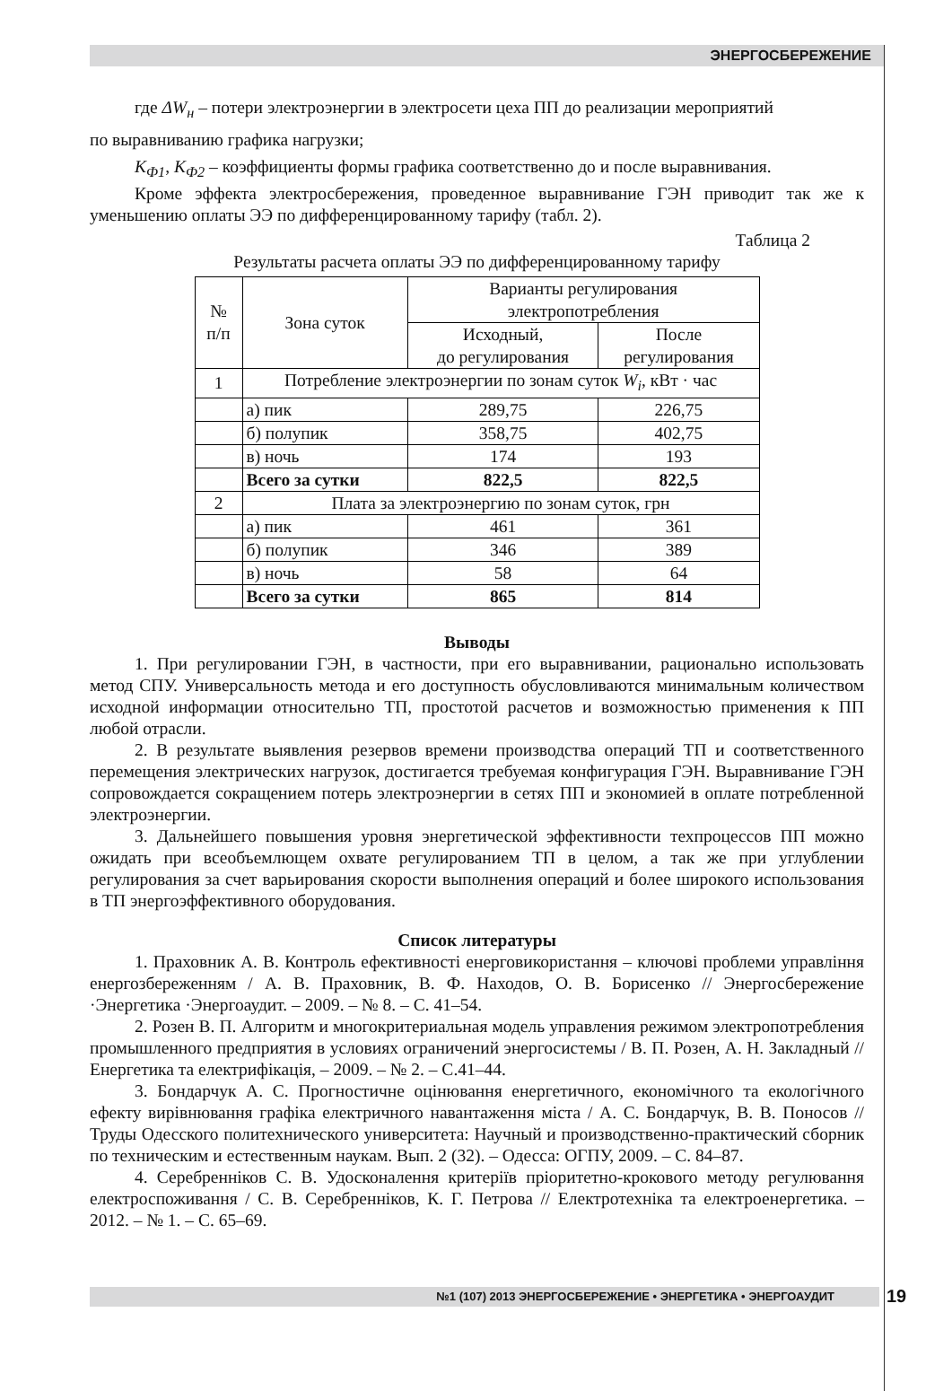ЭНЕРГОСБЕРЕЖЕНИЕ
где ΔW<sub>н</sub> – потери электроэнергии в электросети цеха ПП до реализации мероприятий
по выравниванию графика нагрузки;
K<sub>Ф1</sub>, K<sub>Ф2</sub> – коэффициенты формы графика соответственно до и после выравнивания.
Кроме эффекта электросбережения, проведенное выравнивание ГЭН приводит так же к уменьшению оплаты ЭЭ по дифференцированному тарифу (табл. 2).
Таблица 2
Результаты расчета оплаты ЭЭ по дифференцированному тарифу
| № п/п | Зона суток | Варианты регулирования электропотребления | |
| | | Исходный, до регулирования | После регулирования |
| 1 | Потребление электроэнергии по зонам суток W<sub>i</sub> , кВт · час | | |
| | а) пик | 289,75 | 226,75 |
| | б) полупик | 358,75 | 402,75 |
| | в) ночь | 174 | 193 |
| | Всего за сутки | 822,5 | 822,5 |
| 2 | Плата за электроэнергию по зонам суток, грн | | |
| | а) пик | 461 | 361 |
| | б) полупик | 346 | 389 |
| | в) ночь | 58 | 64 |
| | Всего за сутки | 865 | 814 |
Выводы
1. При регулировании ГЭН, в частности, при его выравнивании, рационально использовать метод СПУ. Универсальность метода и его доступность обусловливаются минимальным количеством исходной информации относительно ТП, простотой расчетов и возможностью применения к ПП любой отрасли.
2. В результате выявления резервов времени производства операций ТП и соответственного перемещения электрических нагрузок, достигается требуемая конфигурация ГЭН. Выравнивание ГЭН сопровождается сокращением потерь электроэнергии в сетях ПП и экономией в оплате потребленной электроэнергии.
3. Дальнейшего повышения уровня энергетической эффективности техпроцессов ПП можно ожидать при всеобъемлющем охвате регулированием ТП в целом, а так же при углублении регулирования за счет варьирования скорости выполнения операций и более широкого использования в ТП энергоэффективного оборудования.
Список литературы
1. Праховник А. В. Контроль ефективності енерговикористання – ключові проблеми управління енергозбереженням / А. В. Праховник, В. Ф. Находов, О. В. Борисенко // Энергосбережение ·Энергетика ·Энергоаудит. – 2009. – № 8. – С. 41–54.
2. Розен В. П. Алгоритм и многокритериальная модель управления режимом электропотребления промышленного предприятия в условиях ограничений энергосистемы / В. П. Розен, А. Н. Закладный // Енергетика та електрифікація, – 2009. – № 2. – С.41–44.
3. Бондарчук А. С. Прогностичне оцінювання енергетичного, економічного та екологічного ефекту вирівнювання графіка електричного навантаження міста / А. С. Бондарчук, В. В. Поносов // Труды Одесского политехнического университета: Научный и производственно-практический сборник по техническим и естественным наукам. Вып. 2 (32). – Одесса: ОГПУ, 2009. – С. 84–87.
4. Серебренніков С. В. Удосконалення критеріїв пріоритетно-крокового методу регулювання електроспоживання / С. В. Серебренніков, К. Г. Петрова // Електротехніка та електроенергетика. – 2012. – № 1. – С. 65–69.
№1 (107) 2013 ЭНЕРГОСБЕРЕЖЕНИЕ • ЭНЕРГЕТИКА • ЭНЕРГОАУДИТ 19